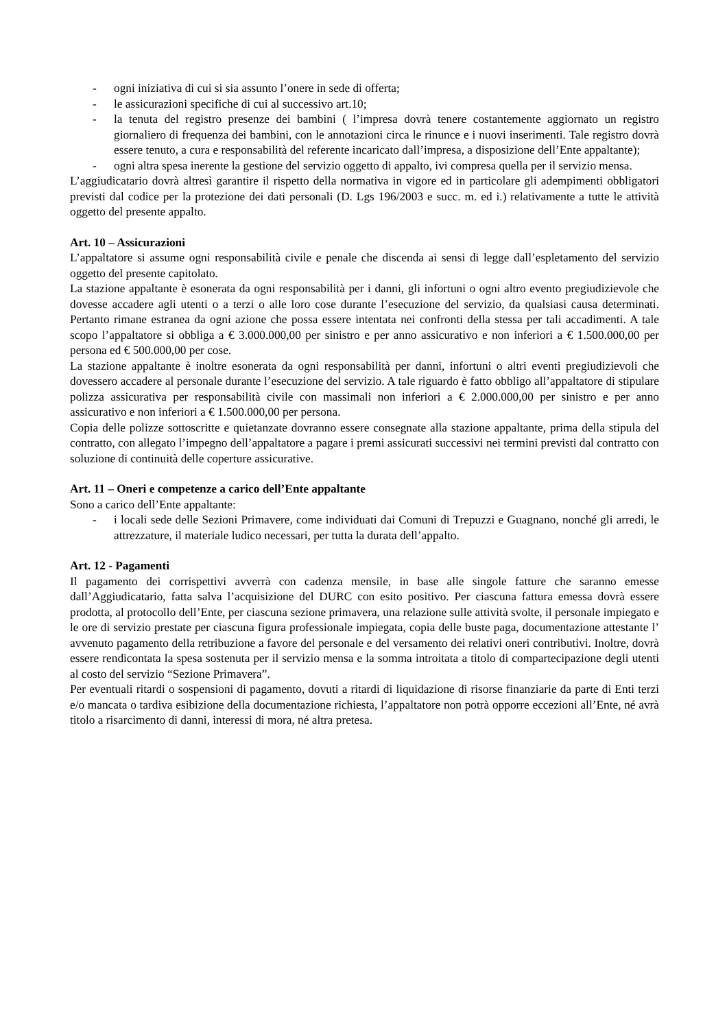- ogni iniziativa di cui si sia assunto l’onere in sede di offerta;
- le assicurazioni specifiche di cui al successivo art.10;
- la tenuta del registro presenze dei bambini ( l’impresa dovrà tenere costantemente aggiornato un registro giornaliero di frequenza dei bambini, con le annotazioni circa le rinunce e i nuovi inserimenti. Tale registro dovrà essere tenuto, a cura e responsabilità del referente incaricato dall’impresa, a disposizione dell’Ente appaltante);
- ogni altra spesa inerente la gestione del servizio oggetto di appalto, ivi compresa quella per il servizio mensa.
L’aggiudicatario dovrà altresì garantire il rispetto della normativa in vigore ed in particolare gli adempimenti obbligatori previsti dal codice per la protezione dei dati personali (D. Lgs 196/2003 e succ. m. ed i.) relativamente a tutte le attività oggetto del presente appalto.
Art. 10 – Assicurazioni
L’appaltatore si assume ogni responsabilità civile e penale che discenda ai sensi di legge dall’espletamento del servizio oggetto del presente capitolato.
La stazione appaltante è esonerata da ogni responsabilità per i danni, gli infortuni o ogni altro evento pregiudizievole che dovesse accadere agli utenti o a terzi o alle loro cose durante l’esecuzione del servizio, da qualsiasi causa determinati. Pertanto rimane estranea da ogni azione che possa essere intentata nei confronti della stessa per tali accadimenti. A tale scopo l’appaltatore si obbliga a € 3.000.000,00 per sinistro e per anno assicurativo e non inferiori a € 1.500.000,00 per persona ed € 500.000,00 per cose.
La stazione appaltante è inoltre esonerata da ogni responsabilità per danni, infortuni o altri eventi pregiudizievoli che dovessero accadere al personale durante l’esecuzione del servizio. A tale riguardo è fatto obbligo all’appaltatore di stipulare polizza assicurativa per responsabilità civile con massimali non inferiori a € 2.000.000,00 per sinistro e per anno assicurativo e non inferiori a € 1.500.000,00 per persona.
Copia delle polizze sottoscritte e quietanzate dovranno essere consegnate alla stazione appaltante, prima della stipula del contratto, con allegato l’impegno dell’appaltatore a pagare i premi assicurati successivi nei termini previsti dal contratto con soluzione di continuità delle coperture assicurative.
Art. 11 – Oneri e competenze a carico dell’Ente appaltante
Sono a carico dell’Ente appaltante:
- i locali sede delle Sezioni Primavere, come individuati dai Comuni di Trepuzzi e Guagnano, nonché gli arredi, le attrezzature, il materiale ludico necessari, per tutta la durata dell’appalto.
Art. 12 - Pagamenti
Il pagamento dei corrispettivi avverrà con cadenza mensile, in base alle singole fatture che saranno emesse dall’Aggiudicatario, fatta salva l’acquisizione del DURC con esito positivo. Per ciascuna fattura emessa dovrà essere prodotta, al protocollo dell’Ente, per ciascuna sezione primavera, una relazione sulle attività svolte, il personale impiegato e le ore di servizio prestate per ciascuna figura professionale impiegata, copia delle buste paga, documentazione attestante l’ avvenuto pagamento della retribuzione a favore del personale e del versamento dei relativi oneri contributivi. Inoltre, dovrà essere rendicontata la spesa sostenuta per il servizio mensa e la somma introitata a titolo di compartecipazione degli utenti al costo del servizio “Sezione Primavera”.
Per eventuali ritardi o sospensioni di pagamento, dovuti a ritardi di liquidazione di risorse finanziarie da parte di Enti terzi e/o mancata o tardiva esibizione della documentazione richiesta, l’appaltatore non potrà opporre eccezioni all’Ente, né avrà titolo a risarcimento di danni, interessi di mora, né altra pretesa.